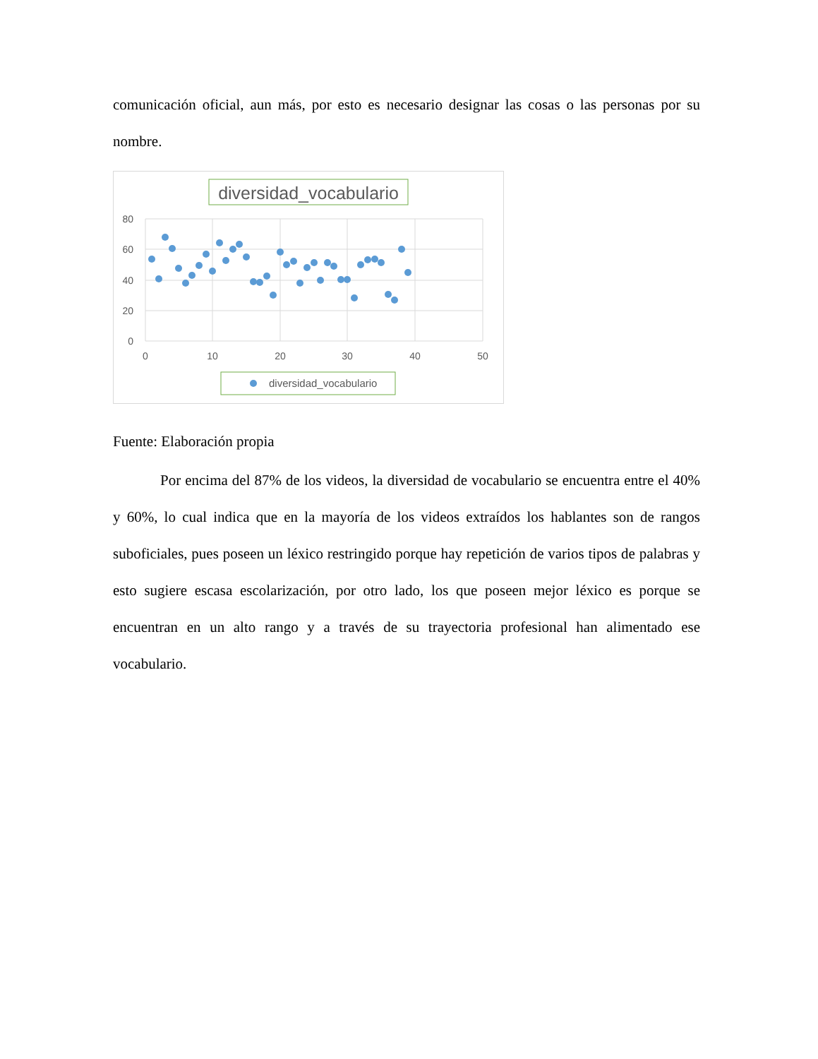comunicación oficial, aun más, por esto es necesario designar las cosas o las personas por su nombre.
diversidad_vocabulario
80
60
40
20
0
0
10
20
30
40
50
diversidad_vocabulario
Fuente: Elaboración propia
Por encima del 87% de los videos, la diversidad de vocabulario se encuentra entre el 40% y 60%, lo cual indica que en la mayoría de los videos extraídos los hablantes son de rangos suboficiales, pues poseen un léxico restringido porque hay repetición de varios tipos de palabras y esto sugiere escasa escolarización, por otro lado, los que poseen mejor léxico es porque se encuentran en un alto rango y a través de su trayectoria profesional han alimentado ese vocabulario.